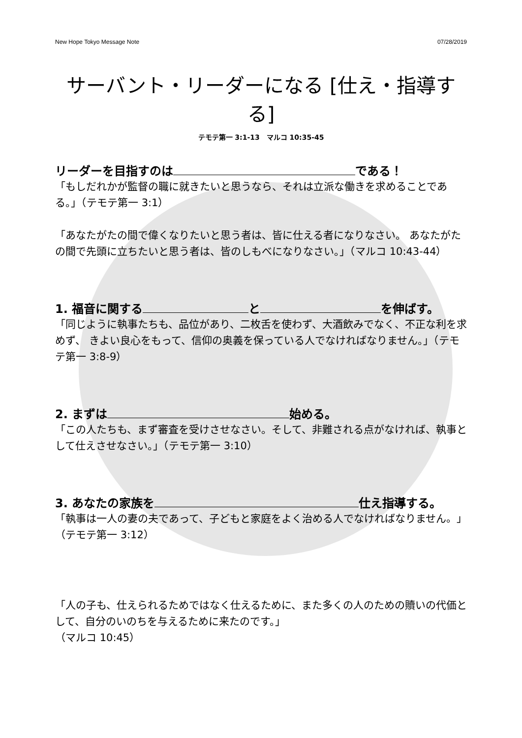New Hope Tokyo Message Note 07/28/2019
サーバント・リーダーになる [仕え・指導する]
テモテ第一 3:1-13　マルコ 10:35-45
リーダーを目指すのは である！
「もしだれかが監督の職に就きたいと思うなら、それは立派な働きを求めることである。」（テモテ第一 3:1）
「あなたがたの間で偉くなりたいと思う者は、皆に仕える者になりなさい。 あなたがたの間で先頭に立ちたいと思う者は、皆のしもべになりなさい。」（マルコ 10:43-44）
1. 福音に関する と を伸ばす。
「同じように執事たちも、品位があり、二枚舌を使わず、大酒飲みでなく、不正な利を求めず、 きよい良心をもって、信仰の奥義を保っている人でなければなりません。」（テモテ第一 3:8-9）
2. まずは 始める。
「この人たちも、まず審査を受けさせなさい。そして、非難される点がなければ、執事として仕えさせなさい。」（テモテ第一 3:10）
3. あなたの家族を 仕え指導する。
「執事は一人の妻の夫であって、子どもと家庭をよく治める人でなければなりません。」（テモテ第一 3:12）
「人の子も、仕えられるためではなく仕えるために、また多くの人のための贖いの代価として、自分のいのちを与えるために来たのです。」
（マルコ 10:45）